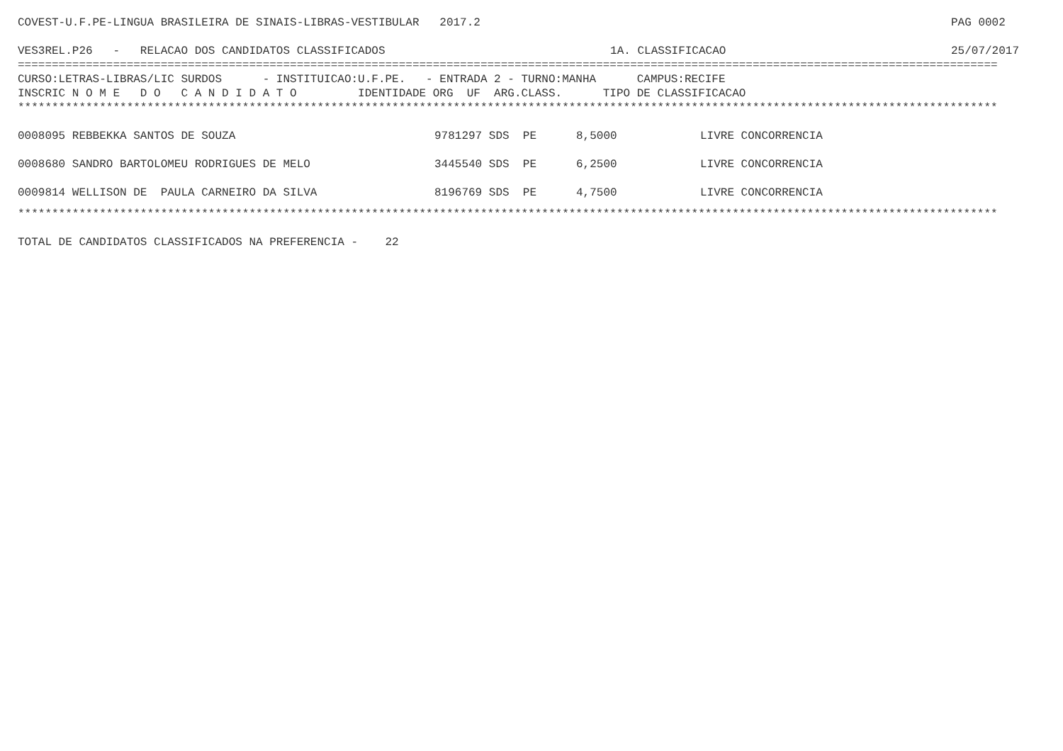COVEST-U.F.PE-LINGUA BRASILEIRA DE SINAIS-LIBRAS-VESTIBULAR 2017.2 PAG 0002
VES3REL.P26 - RELACAO DOS CANDIDATOS CLASSIFICADOS 1A. CLASSIFICACAO 25/07/2017
================================================================================================================================================
CURSO:LETRAS-LIBRAS/LIC SURDOS - INSTITUICAO:U.F.PE. - ENTRADA 2 - TURNO:MANHA CAMPUS:RECIFE
INSCRIC N O M E D O C A N D I D A T O IDENTIDADE ORG UF ARG.CLASS. TIPO DE CLASSIFICACAO
************************************************************************************************************************************************
| 0008095 REBBEKKA SANTOS DE SOUZA | 9781297 SDS PE | 8,5000 | LIVRE CONCORRENCIA |
| 0008680 SANDRO BARTOLOMEU RODRIGUES DE MELO | 3445540 SDS PE | 6,2500 | LIVRE CONCORRENCIA |
| 0009814 WELLISON DE PAULA CARNEIRO DA SILVA | 8196769 SDS PE | 4,7500 | LIVRE CONCORRENCIA |
************************************************************************************************************************************************
TOTAL DE CANDIDATOS CLASSIFICADOS NA PREFERENCIA - 22